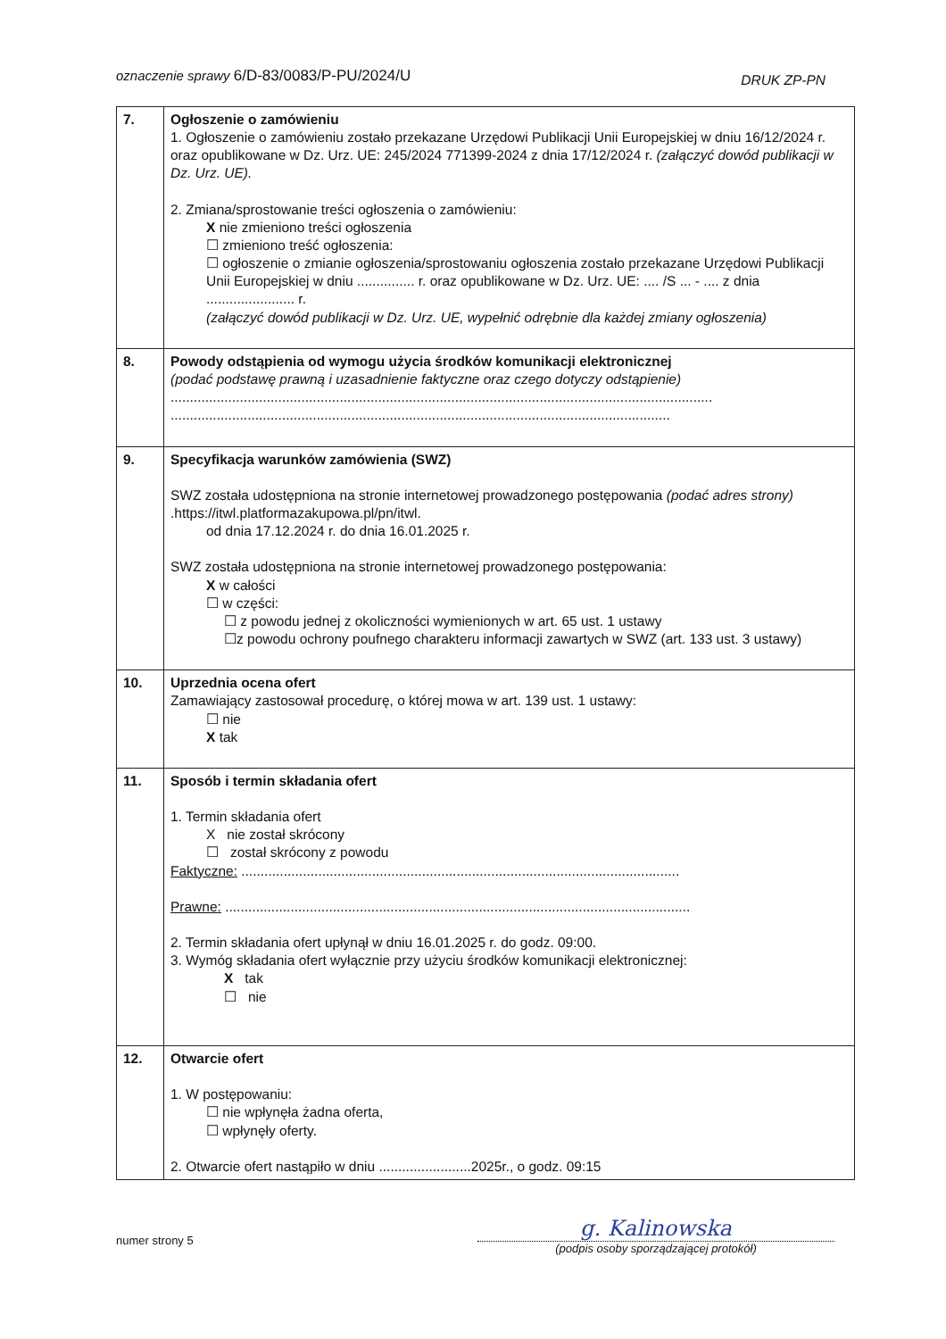oznaczenie sprawy 6/D-83/0083/P-PU/2024/U
DRUK ZP-PN
| 7. | Ogłoszenie o zamówieniu 1. Ogłoszenie o zamówieniu zostało przekazane Urzędowi Publikacji Unii Europejskiej w dniu 16/12/2024 r. oraz opublikowane w Dz. Urz. UE: 245/2024 771399-2024 z dnia 17/12/2024 r. (załączyć dowód publikacji w Dz. Urz. UE). 2. Zmiana/sprostowanie treści ogłoszenia o zamówieniu: X nie zmieniono treści ogłoszenia ☐ zmieniono treść ogłoszenia: ☐ ogłoszenie o zmianie ogłoszenia/sprostowaniu ogłoszenia zostało przekazane Urzędowi Publikacji Unii Europejskiej w dniu ............... r. oraz opublikowane w Dz. Urz. UE: .... /S ... - .... z dnia ....................... r. (załączyć dowód publikacji w Dz. Urz. UE, wypełnić odrębnie dla każdej zmiany ogłoszenia) |
| 8. | Powody odstąpienia od wymogu użycia środków komunikacji elektronicznej (podać podstawę prawną i uzasadnienie faktyczne oraz czego dotyczy odstąpienie) ............................................................................................................................................. .................................................................................................................................. |
| 9. | Specyfikacja warunków zamówienia (SWZ) SWZ została udostępniona na stronie internetowej prowadzonego postępowania (podać adres strony) .https://itwl.platformazakupowa.pl/pn/itwl. od dnia 17.12.2024 r. do dnia 16.01.2025 r. SWZ została udostępniona na stronie internetowej prowadzonego postępowania: X w całości ☐ w części: ☐ z powodu jednej z okoliczności wymienionych w art. 65 ust. 1 ustawy ☐z powodu ochrony poufnego charakteru informacji zawartych w SWZ (art. 133 ust. 3 ustawy) |
| 10. | Uprzednia ocena ofert Zamawiający zastosował procedurę, o której mowa w art. 139 ust. 1 ustawy: ☐ nie X tak |
| 11. | Sposób i termin składania ofert 1. Termin składania ofert X nie został skrócony ☐ został skrócony z powodu Faktyczne: .................................................................................................................. Prawne: ......................................................................................................................... 2. Termin składania ofert upłynął w dniu 16.01.2025 r. do godz. 09:00. 3. Wymóg składania ofert wyłącznie przy użyciu środków komunikacji elektronicznej: X tak ☐ nie |
| 12. | Otwarcie ofert 1. W postępowaniu: ☐ nie wpłynęła żadna oferta, ☐ wpłynęły oferty. 2. Otwarcie ofert nastąpiło w dniu ........................2025r., o godz. 09:15 |
numer strony 5
g. Kalinowska
(podpis osoby sporządzającej protokół)